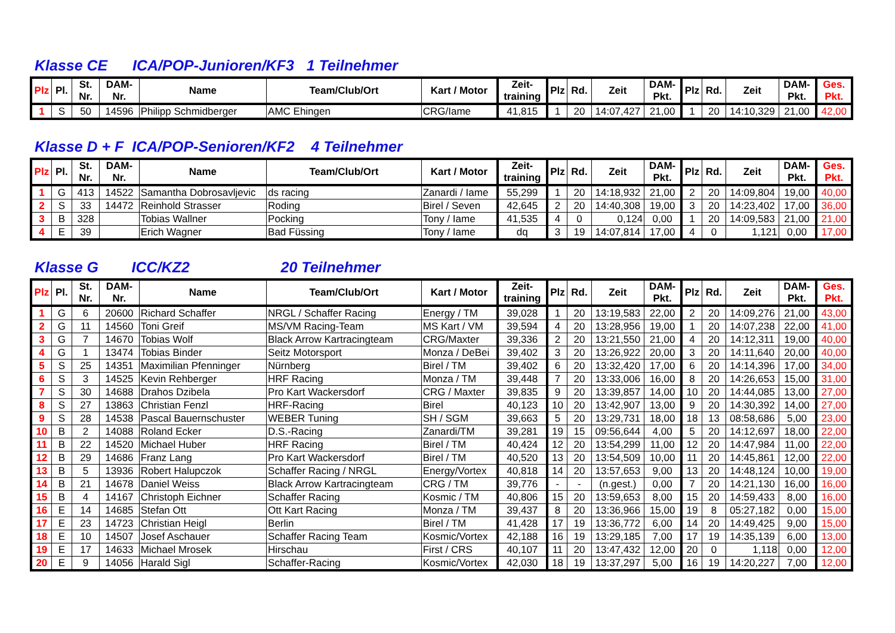Klasse CE ICA/POP-Junioren/KF3 1 Teilnehmer
| Plz | Pl. | St. Nr. | DAM- Nr. | Name | Team/Club/Ort | Kart / Motor | Zeit- training | Plz | Rd. | Zeit | DAM- Pkt. | Plz | Rd. | Zeit | DAM- Pkt. | Ges. Pkt. |
| --- | --- | --- | --- | --- | --- | --- | --- | --- | --- | --- | --- | --- | --- | --- | --- | --- |
| 1 | S | 50 | 14596 | Philipp Schmidberger | AMC Ehingen | CRG/Iame | 41,815 | 1 | 20 | 14:07,427 | 21,00 | 1 | 20 | 14:10,329 | 21,00 | 42,00 |
Klasse D + F ICA/POP-Senioren/KF2 4 Teilnehmer
| Plz | Pl. | St. Nr. | DAM- Nr. | Name | Team/Club/Ort | Kart / Motor | Zeit- training | Plz | Rd. | Zeit | DAM- Pkt. | Plz | Rd. | Zeit | DAM- Pkt. | Ges. Pkt. |
| --- | --- | --- | --- | --- | --- | --- | --- | --- | --- | --- | --- | --- | --- | --- | --- | --- |
| 1 | G | 413 | 14522 | Samantha Dobrosavljevic | ds racing | Zanardi / Iame | 55,299 | 1 | 20 | 14:18,932 | 21,00 | 2 | 20 | 14:09,804 | 19,00 | 40,00 |
| 2 | S | 33 | 14472 | Reinhold Strasser | Roding | Birel / Seven | 42,645 | 2 | 20 | 14:40,308 | 19,00 | 3 | 20 | 14:23,402 | 17,00 | 36,00 |
| 3 | B | 328 | | Tobias Wallner | Pocking | Tony / Iame | 41,535 | 4 | 0 | 0,124 | 0,00 | 1 | 20 | 14:09,583 | 21,00 | 21,00 |
| 4 | E | 39 | | Erich Wagner | Bad Füssing | Tony / Iame | dq | 3 | 19 | 14:07,814 | 17,00 | 4 | 0 | 1,121 | 0,00 | 17,00 |
Klasse G ICC/KZ2 20 Teilnehmer
| Plz | Pl. | St. Nr. | DAM- Nr. | Name | Team/Club/Ort | Kart / Motor | Zeit- training | Plz | Rd. | Zeit | DAM- Pkt. | Plz | Rd. | Zeit | DAM- Pkt. | Ges. Pkt. |
| --- | --- | --- | --- | --- | --- | --- | --- | --- | --- | --- | --- | --- | --- | --- | --- | --- |
| 1 | G | 6 | 20600 | Richard Schaffer | NRGL / Schaffer Racing | Energy / TM | 39,028 | 1 | 20 | 13:19,583 | 22,00 | 2 | 20 | 14:09,276 | 21,00 | 43,00 |
| 2 | G | 11 | 14560 | Toni Greif | MS/VM Racing-Team | MS Kart / VM | 39,594 | 4 | 20 | 13:28,956 | 19,00 | 1 | 20 | 14:07,238 | 22,00 | 41,00 |
| 3 | G | 7 | 14670 | Tobias Wolf | Black Arrow Kartracingteam | CRG/Maxter | 39,336 | 2 | 20 | 13:21,550 | 21,00 | 4 | 20 | 14:12,311 | 19,00 | 40,00 |
| 4 | G | 1 | 13474 | Tobias Binder | Seitz Motorsport | Monza / DeBei | 39,402 | 3 | 20 | 13:26,922 | 20,00 | 3 | 20 | 14:11,640 | 20,00 | 40,00 |
| 5 | S | 25 | 14351 | Maximilian Pfenninger | Nürnberg | Birel / TM | 39,402 | 6 | 20 | 13:32,420 | 17,00 | 6 | 20 | 14:14,396 | 17,00 | 34,00 |
| 6 | S | 3 | 14525 | Kevin Rehberger | HRF Racing | Monza / TM | 39,448 | 7 | 20 | 13:33,006 | 16,00 | 8 | 20 | 14:26,653 | 15,00 | 31,00 |
| 7 | S | 30 | 14688 | Drahos Dzibela | Pro Kart Wackersdorf | CRG / Maxter | 39,835 | 9 | 20 | 13:39,857 | 14,00 | 10 | 20 | 14:44,085 | 13,00 | 27,00 |
| 8 | S | 27 | 13863 | Christian Fenzl | HRF-Racing | Birel | 40,123 | 10 | 20 | 13:42,907 | 13,00 | 9 | 20 | 14:30,392 | 14,00 | 27,00 |
| 9 | S | 28 | 14538 | Pascal Bauernschuster | WEBER Tuning | SH / SGM | 39,663 | 5 | 20 | 13:29,731 | 18,00 | 18 | 13 | 08:58,686 | 5,00 | 23,00 |
| 10 | B | 2 | 14088 | Roland Ecker | D.S.-Racing | Zanardi/TM | 39,281 | 19 | 15 | 09:56,644 | 4,00 | 5 | 20 | 14:12,697 | 18,00 | 22,00 |
| 11 | B | 22 | 14520 | Michael Huber | HRF Racing | Birel / TM | 40,424 | 12 | 20 | 13:54,299 | 11,00 | 12 | 20 | 14:47,984 | 11,00 | 22,00 |
| 12 | B | 29 | 14686 | Franz Lang | Pro Kart Wackersdorf | Birel / TM | 40,520 | 13 | 20 | 13:54,509 | 10,00 | 11 | 20 | 14:45,861 | 12,00 | 22,00 |
| 13 | B | 5 | 13936 | Robert Halupczok | Schaffer Racing / NRGL | Energy/Vortex | 40,818 | 14 | 20 | 13:57,653 | 9,00 | 13 | 20 | 14:48,124 | 10,00 | 19,00 |
| 14 | B | 21 | 14678 | Daniel Weiss | Black Arrow Kartracingteam | CRG / TM | 39,776 | - | - | (n.gest.) | 0,00 | 7 | 20 | 14:21,130 | 16,00 | 16,00 |
| 15 | B | 4 | 14167 | Christoph Eichner | Schaffer Racing | Kosmic / TM | 40,806 | 15 | 20 | 13:59,653 | 8,00 | 15 | 20 | 14:59,433 | 8,00 | 16,00 |
| 16 | E | 14 | 14685 | Stefan Ott | Ott Kart Racing | Monza / TM | 39,437 | 8 | 20 | 13:36,966 | 15,00 | 19 | 8 | 05:27,182 | 0,00 | 15,00 |
| 17 | E | 23 | 14723 | Christian Heigl | Berlin | Birel / TM | 41,428 | 17 | 19 | 13:36,772 | 6,00 | 14 | 20 | 14:49,425 | 9,00 | 15,00 |
| 18 | E | 10 | 14507 | Josef Aschauer | Schaffer Racing Team | Kosmic/Vortex | 42,188 | 16 | 19 | 13:29,185 | 7,00 | 17 | 19 | 14:35,139 | 6,00 | 13,00 |
| 19 | E | 17 | 14633 | Michael Mrosek | Hirschau | First / CRS | 40,107 | 11 | 20 | 13:47,432 | 12,00 | 20 | 0 | 1,118 | 0,00 | 12,00 |
| 20 | E | 9 | 14056 | Harald Sigl | Schaffer-Racing | Kosmic/Vortex | 42,030 | 18 | 19 | 13:37,297 | 5,00 | 16 | 19 | 14:20,227 | 7,00 | 12,00 |